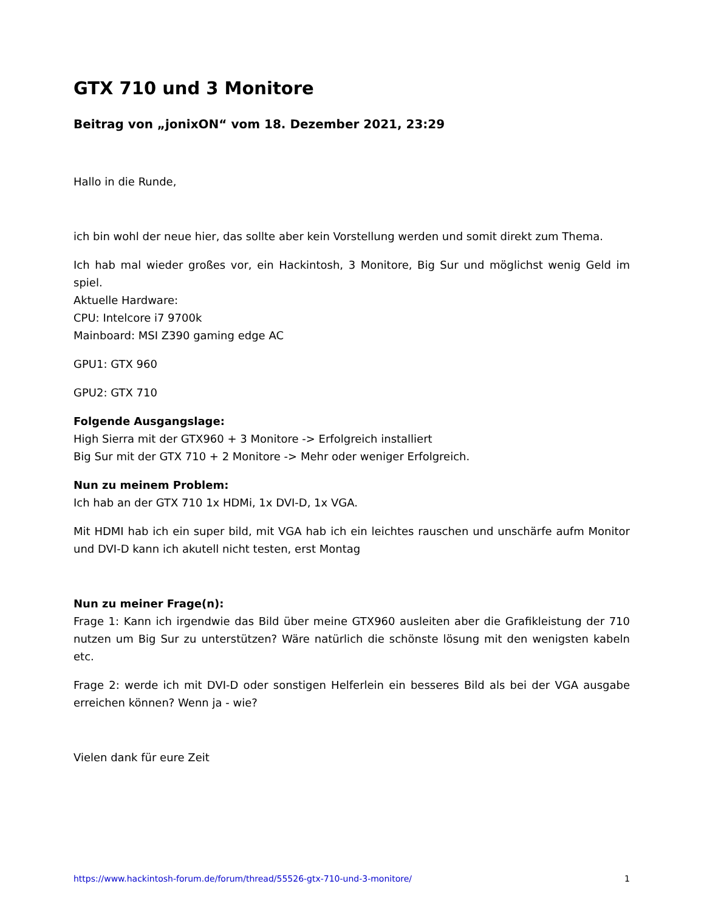GTX 710 und 3 Monitore
Beitrag von „jonixON“ vom 18. Dezember 2021, 23:29
Hallo in die Runde,
ich bin wohl der neue hier, das sollte aber kein Vorstellung werden und somit direkt zum Thema.
Ich hab mal wieder großes vor, ein Hackintosh, 3 Monitore, Big Sur und möglichst wenig Geld im spiel.
Aktuelle Hardware:
CPU: Intelcore i7 9700k
Mainboard: MSI Z390 gaming edge AC
GPU1: GTX 960
GPU2: GTX 710
Folgende Ausgangslage:
High Sierra mit der GTX960 + 3 Monitore -> Erfolgreich installiert
Big Sur mit der GTX 710 + 2 Monitore -> Mehr oder weniger Erfolgreich.
Nun zu meinem Problem:
Ich hab an der GTX 710 1x HDMi, 1x DVI-D, 1x VGA.
Mit HDMI hab ich ein super bild, mit VGA hab ich ein leichtes rauschen und unschärfe aufm Monitor und DVI-D kann ich akutell nicht testen, erst Montag
Nun zu meiner Frage(n):
Frage 1: Kann ich irgendwie das Bild über meine GTX960 ausleiten aber die Grafikleistung der 710 nutzen um Big Sur zu unterstützen? Wäre natürlich die schönste lösung mit den wenigsten kabeln etc.
Frage 2: werde ich mit DVI-D oder sonstigen Helferlein ein besseres Bild als bei der VGA ausgabe erreichen können? Wenn ja - wie?
Vielen dank für eure Zeit
https://www.hackintosh-forum.de/forum/thread/55526-gtx-710-und-3-monitore/ 1